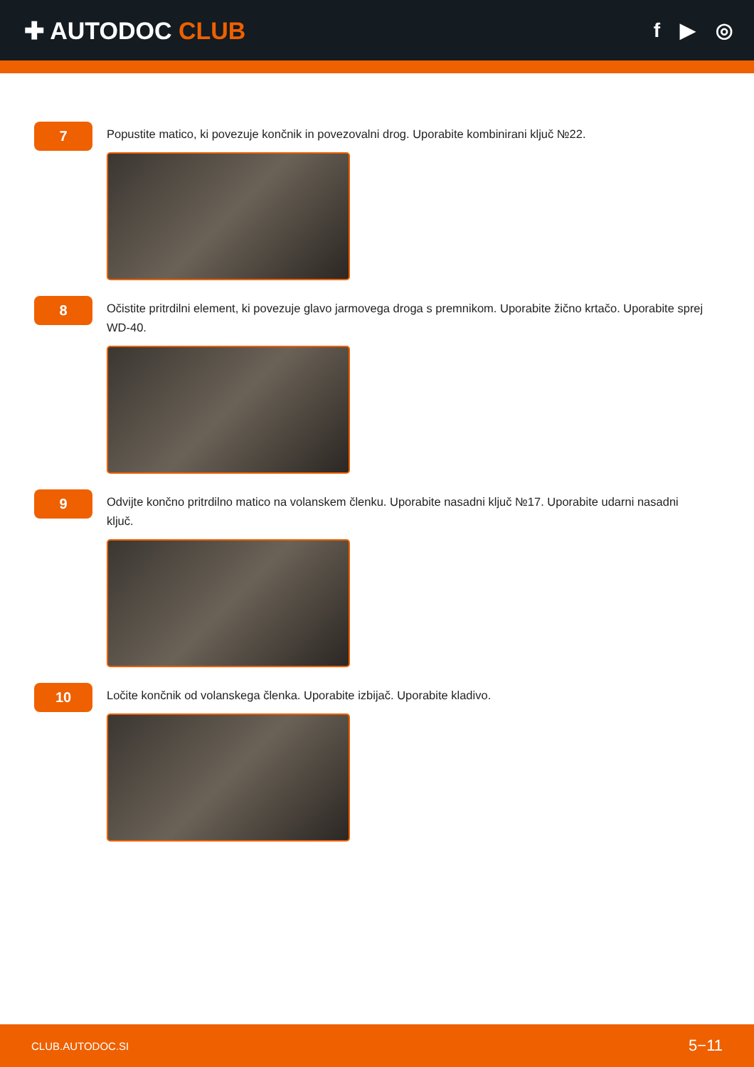✚ AUTODOC CLUB
f ▶ ◎
7
Popustite matico, ki povezuje končnik in povezovalni drog. Uporabite kombinirani ključ №22.
8
Očistite pritrdilni element, ki povezuje glavo jarmovega droga s premnikom. Uporabite žično krtačo. Uporabite sprej WD-40.
9
Odvijte končno pritrdilno matico na volanskem členku. Uporabite nasadni ključ №17. Uporabite udarni nasadni ključ.
10
Ločite končnik od volanskega členka. Uporabite izbijač. Uporabite kladivo.
CLUB.AUTODOC.SI 5−11